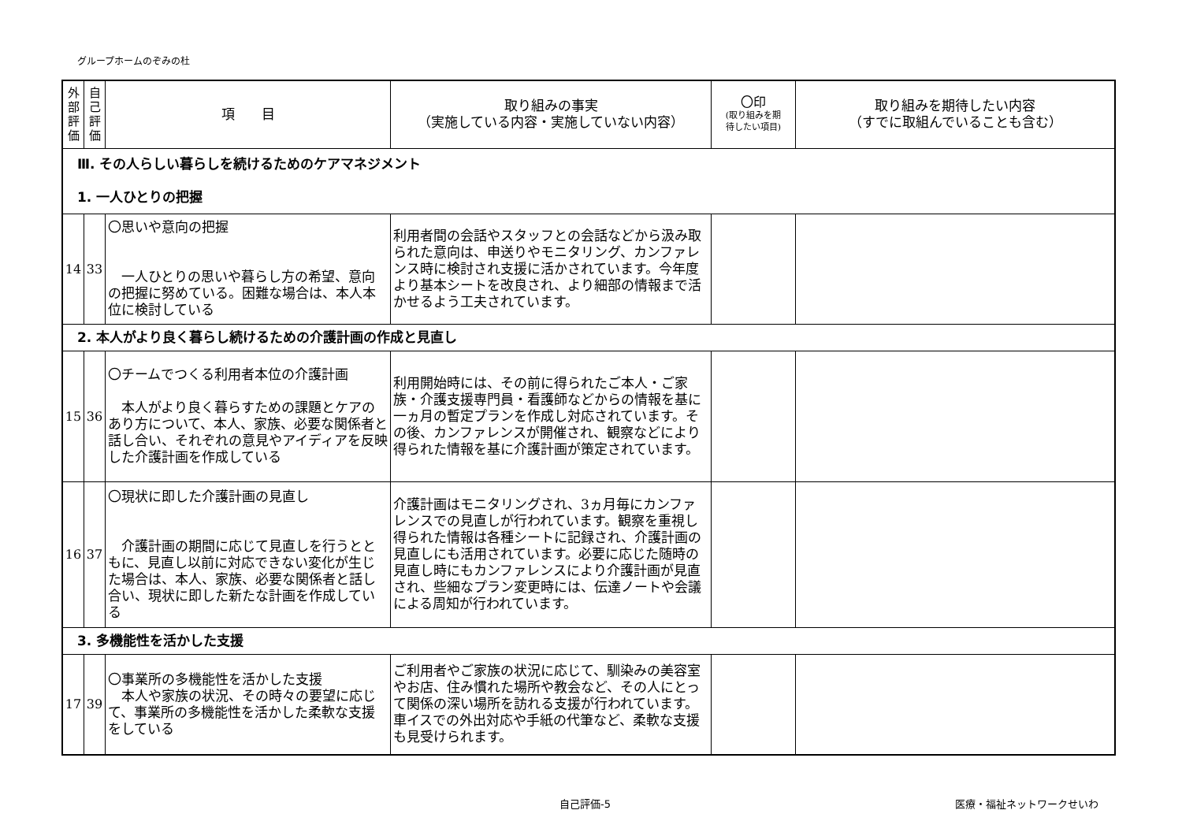グループホームのぞみの杜
| 外 部 評 価 | 自 己 評 価 | 項 目 | 取り組みの事実 （実施している内容・実施していない内容） | 〇印 (取り組みを期 待したい項目) | 取り組みを期待したい内容 （すでに取組んでいることも含む） |
| --- | --- | --- | --- | --- | --- |
| Ⅲ. その人らしい暮らしを続けるためのケアマネジメント 1. 一人ひとりの把握 | | | | | |
| 14 | 33 | 〇思いや意向の把握 一人ひとりの思いや暮らし方の希望、意向の把握に努めている。困難な場合は、本人本位に検討している | 利用者間の会話やスタッフとの会話などから汲み取られた意向は、申送りやモニタリング、カンファレンス時に検討され支援に活かされています。今年度より基本シートを改良され、より細部の情報まで活かせるよう工夫されています。 | | |
| 2. 本人がより良く暮らし続けるための介護計画の作成と見直し | | | | | |
| 15 | 36 | 〇チームでつくる利用者本位の介護計画 本人がより良く暮らすための課題とケアのあり方について、本人、家族、必要な関係者と話し合い、それぞれの意見やアイディアを反映した介護計画を作成している | 利用開始時には、その前に得られたご本人・ご家族・介護支援専門員・看護師などからの情報を基に一ヵ月の暫定プランを作成し対応されています。その後、カンファレンスが開催され、観察などにより得られた情報を基に介護計画が策定されています。 | | |
| 16 | 37 | 〇現状に即した介護計画の見直し 介護計画の期間に応じて見直しを行うとともに、見直し以前に対応できない変化が生じた場合は、本人、家族、必要な関係者と話し合い、現状に即した新たな計画を作成している | 介護計画はモニタリングされ、3ヵ月毎にカンファレンスでの見直しが行われています。観察を重視し得られた情報は各種シートに記録され、介護計画の見直しにも活用されています。必要に応じた随時の見直し時にもカンファレンスにより介護計画が見直され、些細なプラン変更時には、伝達ノートや会議による周知が行われています。 | | |
| 3. 多機能性を活かした支援 | | | | | |
| 17 | 39 | 〇事業所の多機能性を活かした支援 本人や家族の状況、その時々の要望に応じて、事業所の多機能性を活かした柔軟な支援をしている | ご利用者やご家族の状況に応じて、馴染みの美容室やお店、住み慣れた場所や教会など、その人にとって関係の深い場所を訪れる支援が行われています。車イスでの外出対応や手紙の代筆など、柔軟な支援も見受けられます。 | | |
自己評価-5 医療・福祉ネットワークせいわ